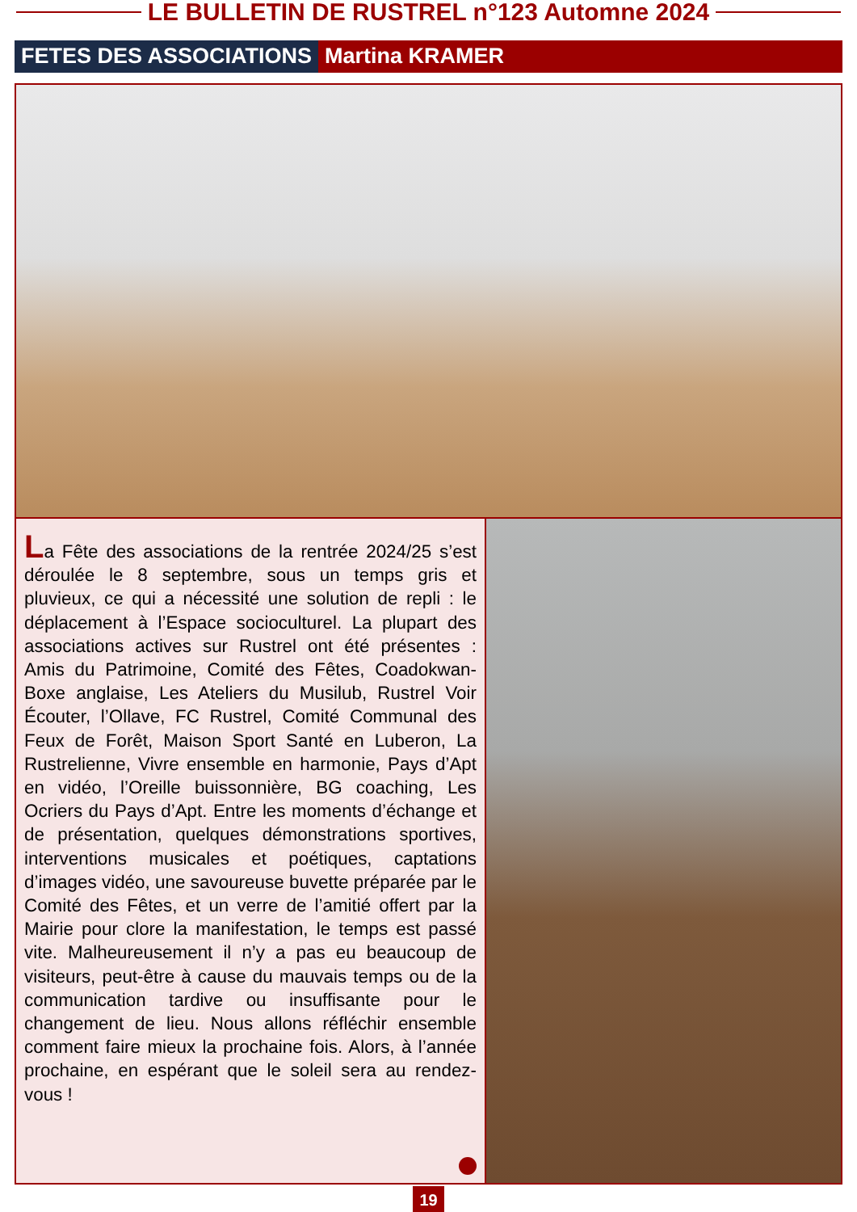LE BULLETIN DE RUSTREL n°123 Automne 2024
FETES DES ASSOCIATIONS Martina KRAMER
La Fête des associations de la rentrée 2024/25 s’est déroulée le 8 septembre, sous un temps gris et pluvieux, ce qui a nécessité une solution de repli : le déplacement à l’Espace socioculturel. La plupart des associations actives sur Rustrel ont été présentes : Amis du Patrimoine, Comité des Fêtes, Coadokwan-Boxe anglaise, Les Ateliers du Musilub, Rustrel Voir Écouter, l’Ollave, FC Rustrel, Comité Communal des Feux de Forêt, Maison Sport Santé en Luberon, La Rustrelienne, Vivre ensemble en harmonie, Pays d’Apt en vidéo, l’Oreille buissonnière, BG coaching, Les Ocriers du Pays d’Apt. Entre les moments d’échange et de présentation, quelques démonstrations sportives, interventions musicales et poétiques, captations d’images vidéo, une savoureuse buvette préparée par le Comité des Fêtes, et un verre de l’amitié offert par la Mairie pour clore la manifestation, le temps est passé vite. Malheureusement il n’y a pas eu beaucoup de visiteurs, peut-être à cause du mauvais temps ou de la communication tardive ou insuffisante pour le changement de lieu. Nous allons réfléchir ensemble comment faire mieux la prochaine fois. Alors, à l’année prochaine, en espérant que le soleil sera au rendez-vous !
19